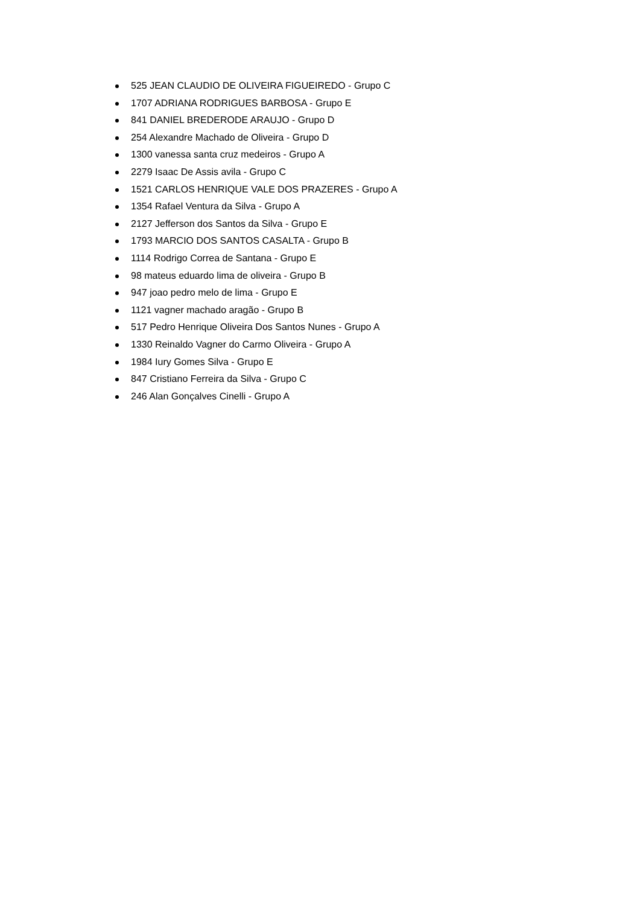525 JEAN CLAUDIO DE OLIVEIRA FIGUEIREDO - Grupo C
1707 ADRIANA RODRIGUES BARBOSA - Grupo E
841 DANIEL BREDERODE ARAUJO - Grupo D
254 Alexandre Machado de Oliveira - Grupo D
1300 vanessa santa cruz medeiros - Grupo A
2279 Isaac De Assis avila - Grupo C
1521 CARLOS HENRIQUE VALE DOS PRAZERES - Grupo A
1354 Rafael Ventura da Silva - Grupo A
2127 Jefferson dos Santos da Silva - Grupo E
1793 MARCIO DOS SANTOS CASALTA - Grupo B
1114 Rodrigo Correa de Santana - Grupo E
98 mateus eduardo lima de oliveira - Grupo B
947 joao pedro melo de lima - Grupo E
1121 vagner machado aragão - Grupo B
517 Pedro Henrique Oliveira Dos Santos Nunes - Grupo A
1330 Reinaldo Vagner do Carmo Oliveira - Grupo A
1984 Iury Gomes Silva - Grupo E
847 Cristiano Ferreira da Silva - Grupo C
246 Alan Gonçalves Cinelli - Grupo A